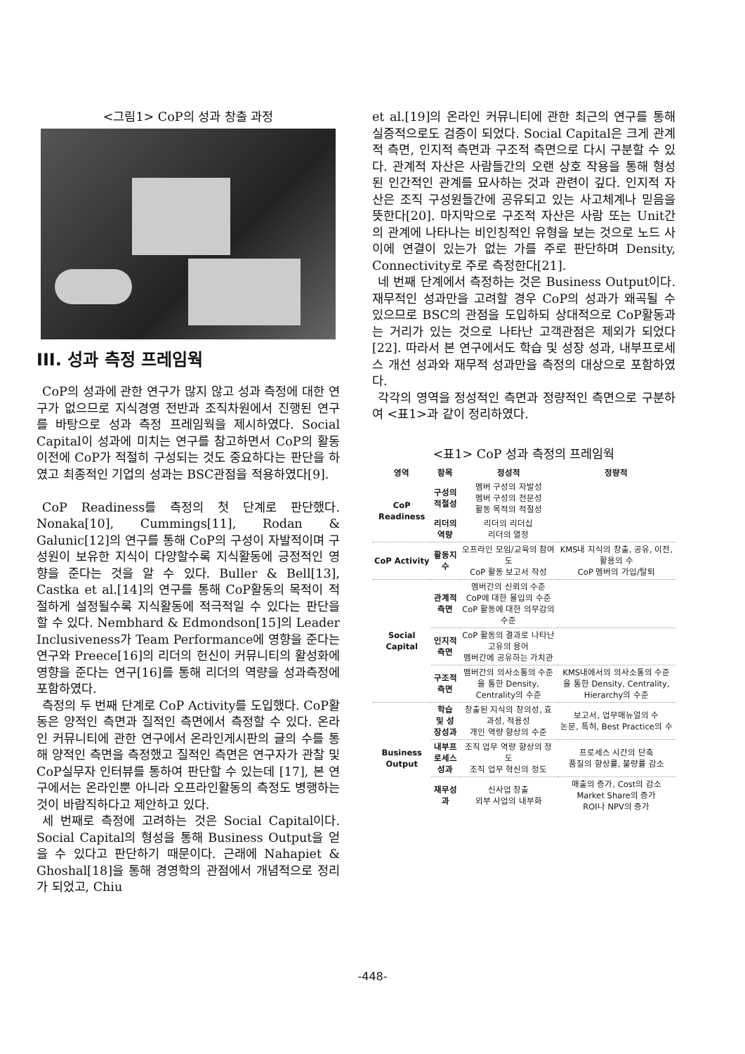<그림1> CoP의 성과 창출 과정
III. 성과 측정 프레임웍
CoP의 성과에 관한 연구가 많지 않고 성과 측정에 대한 연구가 없으므로 지식경영 전반과 조직차원에서 진행된 연구를 바탕으로 성과 측정 프레임웍을 제시하였다. Social Capital이 성과에 미치는 연구를 참고하면서 CoP의 활동 이전에 CoP가 적절히 구성되는 것도 중요하다는 판단을 하였고 최종적인 기업의 성과는 BSC관점을 적용하였다[9].
CoP Readiness를 측정의 첫 단계로 판단했다. Nonaka[10], Cummings[11], Rodan & Galunic[12]의 연구를 통해 CoP의 구성이 자발적이며 구성원이 보유한 지식이 다양할수록 지식활동에 긍정적인 영향을 준다는 것을 알 수 있다. Buller & Bell[13], Castka et al.[14]의 연구를 통해 CoP활동의 목적이 적절하게 설정될수록 지식활동에 적극적일 수 있다는 판단을 할 수 있다. Nembhard & Edmondson[15]의 Leader Inclusiveness가 Team Performance에 영향을 준다는 연구와 Preece[16]의 리더의 헌신이 커뮤니티의 활성화에 영향을 준다는 연구[16]를 통해 리더의 역량을 성과측정에 포함하였다.
측정의 두 번째 단계로 CoP Activity를 도입했다. CoP활동은 양적인 측면과 질적인 측면에서 측정할 수 있다. 온라인 커뮤니티에 관한 연구에서 온라인게시판의 글의 수를 통해 양적인 측면을 측정했고 질적인 측면은 연구자가 관찰 및 CoP실무자 인터뷰를 통하여 판단할 수 있는데 [17], 본 연구에서는 온라인뿐 아니라 오프라인활동의 측정도 병행하는 것이 바람직하다고 제안하고 있다.
세 번째로 측정에 고려하는 것은 Social Capital이다. Social Capital의 형성을 통해 Business Output을 얻을 수 있다고 판단하기 때문이다. 근래에 Nahapiet & Ghoshal[18]을 통해 경영학의 관점에서 개념적으로 정리가 되었고, Chiu
et al.[19]의 온라인 커뮤니티에 관한 최근의 연구를 통해 실증적으로도 검증이 되었다. Social Capital은 크게 관계적 측면, 인지적 측면과 구조적 측면으로 다시 구분할 수 있다. 관계적 자산은 사람들간의 오랜 상호 작용을 통해 형성된 인간적인 관계를 묘사하는 것과 관련이 깊다. 인지적 자산은 조직 구성원들간에 공유되고 있는 사고체계나 믿음을 뜻한다[20]. 마지막으로 구조적 자산은 사람 또는 Unit간의 관계에 나타나는 비인칭적인 유형을 보는 것으로 노드 사이에 연결이 있는가 없는 가를 주로 판단하며 Density, Connectivity로 주로 측정한다[21].
네 번째 단계에서 측정하는 것은 Business Output이다. 재무적인 성과만을 고려할 경우 CoP의 성과가 왜곡될 수 있으므로 BSC의 관점을 도입하되 상대적으로 CoP활동과는 거리가 있는 것으로 나타난 고객관점은 제외가 되었다[22]. 따라서 본 연구에서도 학습 및 성장 성과, 내부프로세스 개선 성과와 재무적 성과만을 측정의 대상으로 포함하였다.
각각의 영역을 정성적인 측면과 정량적인 측면으로 구분하여 <표1>과 같이 정리하였다.
<표1> CoP 성과 측정의 프레임웍
| 영역 | 항목 | 정성적 | 정량적 |
| --- | --- | --- | --- |
| CoP Readiness | 구성의 적절성 | 멤버 구성의 자발성 멤버 구성의 전문성 활동 목적의 적절성 | |
| | 리더의 역량 | 리더의 리더십 리더의 열정 | |
| CoP Activity | 활동지수 | 오프라인 모임/교육의 참여도 CoP 활동 보고서 작성 | KMS내 지식의 창출, 공유, 이전, 활용의 수 CoP 멤버의 가입/탈퇴 |
| Social Capital | 관계적 측면 | 멤버간의 신뢰의 수준 CoP에 대한 몰입의 수준 CoP 활동에 대한 의무감의 수준 | |
| | 인지적 측면 | CoP 활동의 결과로 나타난 고유의 용어 멤버간에 공유하는 가치관 | |
| | 구조적 측면 | 멤버간의 의사소통의 수준을 통한 Density, Centrality의 수준 | KMS내에서의 의사소통의 수준을 통한 Density, Centrality, Hierarchy의 수준 |
| Business Output | 학습 및 성장성과 | 창출된 지식의 창의성, 효과성, 적용성 개인 역량 향상의 수준 | 보고서, 업무매뉴얼의 수 논문, 특허, Best Practice의 수 |
| | 내부프로세스성과 | 조직 업무 역량 향상의 정도 조직 업무 혁신의 정도 | 프로세스 시간의 단축 품질의 향상률, 불량률 감소 |
| | 재무성과 | 신사업 창출 외부 사업의 내부화 | 매출의 증가, Cost의 감소 Market Share의 증가 ROI나 NPV의 증가 |
-448-